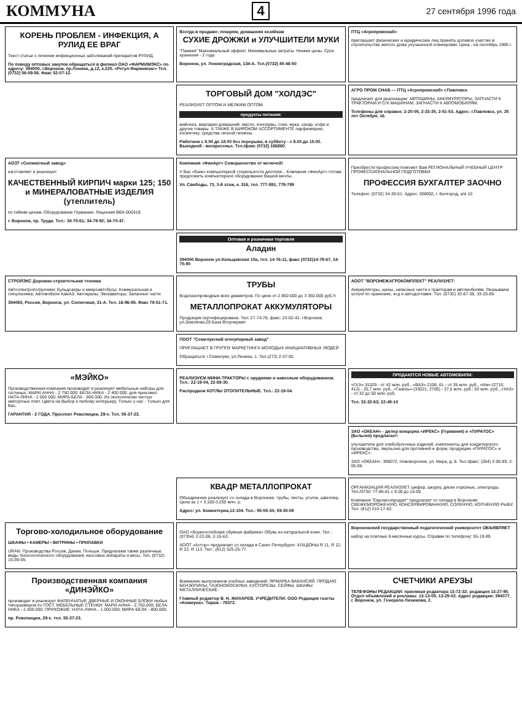КОММУНА 4 27 сентября 1996 года
КОРЕНЬ ПРОБЛЕМ - ИНФЕКЦИЯ, А РУЛИД ЕЕ ВРАГ
Текст статьи о лечении инфекционных заболеваний препаратом РУЛИД.
По поводу оптовых закупок обращаться в филиал ОАО «ФАРМИМЭКС» по адресу: 394000, г.Воронеж, пр.Ленина, д.12, к.225. «Регул-Фармимэкс» Тел. (0732) 56-59-56. Факс 52-07-12.
Всегда в продаже: пекарям, домашним хозяйкам
СУХИЕ ДРОЖЖИ и УЛУЧШИТЕЛИ МУКИ
"Пакмая" Максимальный эффект. Минимальные затраты. Низкие цены. Срок хранения - 2 года
Воронеж, ул. Ленинградская, 134-А. Тел.(0732) 45-48-50
ПТЦ «Агропромснаб»
приглашает физических и юридических лиц принять долевое участие в строительстве жилого дома улучшенной планировки. Цена - на сентябрь 1996 г.
ТОРГОВЫЙ ДОМ "ХОЛДЭС"
РЕАЛИЗУЕТ ОПТОМ И МЕЛКИМ ОПТОМ
продукты питания:
майонез, маргарин домашний, масло, консервы, соки, мука, сахар, кофе и другие товары. А ТАКЖЕ В ШИРОКОМ АССОРТИМЕНТЕ парфюмерию, косметику, средства личной гигиены.
Работаем с 8.00 до 18.00 без перерыва, в субботу - с 8.00 до 15.00. Выходной - воскресенье. Тел./факс (0732) 166860.
АГРО ПРОМ СНАБ — ПТЦ «Агропромснаб» г.Павловск
предлагает для реализации: АВТОШИНЫ, АККУМУЛЯТОРЫ, ЗАПЧАСТИ К ТРАКТОРАМ И С/Х МАШИНАМ, ЗАПЧАСТИ К АВТОМОБИЛЯМ.
Телефоны для справок: 2-20-05, 2-33-35, 2-51-53. Адрес: г.Павловск, ул. 25 лет Октября, 16.
АОЗТ «Силикатный завод»
изготовляет и реализует
КАЧЕСТВЕННЫЙ КИРПИЧ марки 125; 150 и МИНЕРАЛОВАТНЫЕ ИЗДЕЛИЯ (утеплитель)
по гибким ценам. Оборудование Германии. Лицензия ВВА-000418.
г. Воронеж, пр. Труда. Тел.: 34-75-61; 34-79-92; 34-70-47.
Компания «ФинАрт» Совершенство от мелочей!
У Вас «бзик» компьютерной стерильности дисплея... Компания «ФинАрт» готова предложить компьютерное оборудование Вашей мечты.
Ул. Свободы, 73, 3-й этаж, к. 316, тел. 777-891, 779-789
Приобрести профессию поможет Вам РЕГИОНАЛЬНЫЙ УЧЕБНЫЙ ЦЕНТР ПРОФЕССИОНАЛЬНОЙ ПОДГОТОВКИ
ПРОФЕССИЯ БУХГАЛТЕР ЗАОЧНО
Телефон: (0732) 34-30-51. Адрес: 308002, г. Белгород, а/я 10
Оптовая и розничная торговля
Аладин
394000 Воронеж ул.Кольцовская 10а, тел. 14-76-11, факс (0732)14-79-67, 14-75-90
СТРОЙЭКС Дорожно-строительная техника
Автоэлектропогрузчики; Бульдозеры и микроавтобусы; Коммунальная и спецтехника; Автомобили КамАЗ; Автокраны; Экскаваторы; Запасные части.
394060, Россия, Воронеж, ул. Солнечная, 31-А. Тел. 16-96-95. Факс 78-51-71.
ТРУБЫ
Водогазопроводные всех диаметров. По цене от 2 850 000 до 3 350 000 руб./т.
МЕТАЛЛОПРОКАТ АККУМУЛЯТОРЫ
Продукция сертифицирована. Тел: 27-74-76, факс: 23-02-42. г.Воронеж, ул.Землячки,29 База Вторчермет
АООТ "ВОРОНЕЖАГРОКОМПЛЕКТ" РЕАЛИЗУЕТ:
Аккумуляторы, шины, запасные части к тракторам и автомобилям. Оказываем услуги по хранению, ж-д и автодоставке. Тел. (0732) 33-87-38, 33-25-89.
ПООТ "Семилукский огнеупорный завод"
ПРИГЛАШАЕТ В ГРУППУ МАРКЕТИНГА МОЛОДЫХ ИНИЦИАТИВНЫХ ЛЮДЕЙ
Обращаться: г.Семилуки, ул.Ленина, 1. Тел.(273) 2-37-02.
«МЭЙКО»
Производственная компания производит и реализует мебельные наборы для гостиных: МАРИ-АННА - 2 750 000; БЕЛА-НИКА - 2 400 000. для прихожих: НАТА-ЛИНА - 1 000 000; МИРА-БЕЛА - 800 000. Из экологически чистых импортных плит. Цвета на Выбор к любому интерьеру. Только у нас - Только для Вас.
ГАРАНТИЯ - 2 ГОДА. Проспект Революции, 29-е. Тел. 55-37-23.
РЕАЛИЗУЕМ МИНИ-ТРАКТОРЫ с орудиями и навесным оборудованием. Тел.: 22-19-04, 22-88-30.
Распродаем КОТЛЫ ОТОПИТЕЛЬНЫЕ. Тел.: 22-19-04.
ПРОДАЮТСЯ НОВЫЕ АВТОМОБИЛИ:
«ГАЗ»-31029 - от 42 млн. руб., «ВАЗ»-2106, 61 - от 35 млн. руб., «Иж»-(2715; 412) - 25,7 млн. руб., «Газель»-(33021; 2705) - 37,5 млн. руб.; 53 млн. руб., «УАЗ» - от 32 до 50 млн. руб.
Тел. 32-32-63; 22-49-10
ЗАО «ОКЕАН» - дилер концерна «ИРЕКС» (Германия) и «ПУРАТОС» (Бельгия) предлагает:
улучшители для хлебобулочных изделий, компоненты для кондитерского производства, эмульсию для противней и форм, продукцию «ПУРАТОС» и «ИРЕКС».
ЗАО «ОКЕАН»: 396072, Нововоронеж, ул. Мира, д. 8. Тел./факс: (264) 2-06-85; 2-05-06.
КВАДР МЕТАЛЛОПРОКАТ
Объединение реализует со склада в Воронеже: трубы, листы, уголок, швеллер. Цена за 1 т 3.100-3.250 млн. р.
Адрес: ул. Коминтерна,12-104. Тел.: 55-55-34; 59-30-08
ОРГАНИЗАЦИЯ РЕАЛИЗУЕТ шифер, шкурку, диски отрезные, электроды. Тел./0732/ 77-86-01 с 9.00 до 15.00.
Компания "Евромоопродукт" предлагает со склада в Воронеже: СВЕЖЕМОРОЖЕНУЮ, КОНСЕРВИРОВАННУЮ, СОЛЕНУЮ, КОПЧЕНУЮ РЫБУ. Тел: (812) 210-17-62.
Торгово-холодильное оборудование
ШКАФЫ • КАМЕРЫ • ВИТРИНЫ • ПРИЛАВКИ
URAN. Производства России, Дании, Польши. Предлагаем также различные виды технологического оборудования, кассовые аппараты и весы. Тел. (0732) 15-39-56.
ОАО «Борисоглебская обувная фабрика» Обувь из натуральной кожи. Тел.: (07354) 2-22-06, 2-15-63.
АООТ «Астор» предлагает со склада в Санкт-Петербурге: ХЛАДОНЫ R 11, R 12, R 22, R 113. Тел.: (812) 325-25-77.
Воронежский государственный педагогический университет ОБЪЯВЛЯЕТ
набор на платные 8-месячные курсы. Справки по телефону: 55-19-89.
Производственная компания «ДИНЭЙКО»
производит и реализует ФИЛЕНЧАТЫЕ ДВЕРНЫЕ И ОКОННЫЕ БЛОКИ любых типоразмеров по ГОСТ. МЕБЕЛЬНЫЕ СТЕНКИ: МАРИ-АННА - 2.750.000; БЕЛА-НИКА - 2.400.000. ПРИХОЖИЕ: НАТА-ЛИНА - 1.000.000; МИРА-БЕЛА - 800.000.
пр. Революции, 29-е. тел. 55-37-23.
Вниманию выпускников учебных заведений: ЯРМАРКА ВАКАНСИЙ. ПРОДАЮ БЕНЗОПИЛЫ, ГАЗОНОКОСИЛКИ, КУСТОРЕЗЫ. СЕЙФЫ, ШКАФЫ МЕТАЛЛИЧЕСКИЕ.
Главный редактор В. Н. ЖИХАРЕВ. УЧРЕДИТЕЛИ: ООО Редакция газеты «Коммуна». Тираж - 79372.
СЧЕТЧИКИ АРЕУЗЫ
ТЕЛЕФОНЫ РЕДАКЦИИ: приемная редактора 13-72-32; редакция 13-27-95. Отдел объявлений и рекламы: 13-13-09, 13-29-02. Адрес редакции: 394077, г. Воронеж, ул. Генерала Лизюкова, 2.